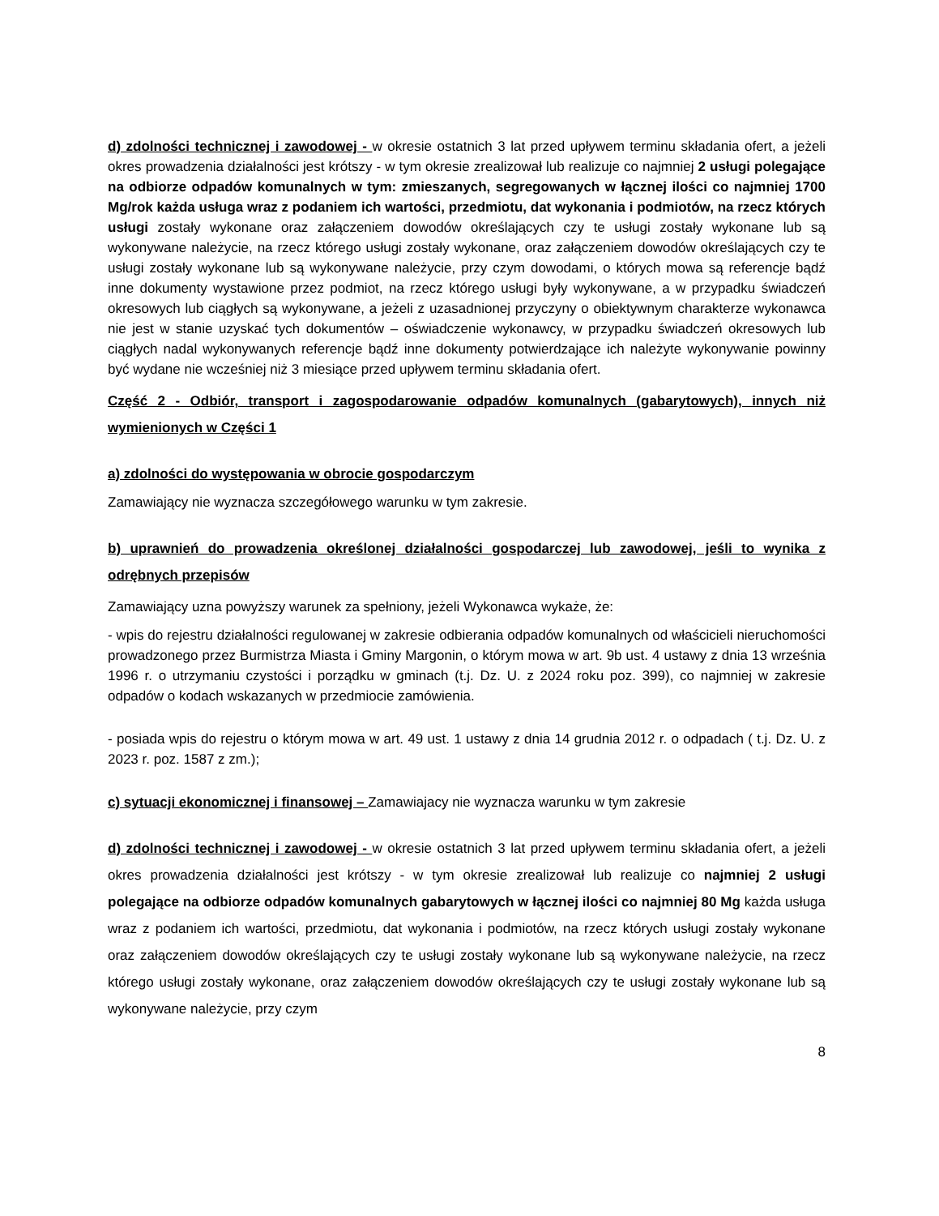d) zdolności technicznej i zawodowej - w okresie ostatnich 3 lat przed upływem terminu składania ofert, a jeżeli okres prowadzenia działalności jest krótszy - w tym okresie zrealizował lub realizuje co najmniej 2 usługi polegające na odbiorze odpadów komunalnych w tym: zmieszanych, segregowanych w łącznej ilości co najmniej 1700 Mg/rok każda usługa wraz z podaniem ich wartości, przedmiotu, dat wykonania i podmiotów, na rzecz których usługi zostały wykonane oraz załączeniem dowodów określających czy te usługi zostały wykonane lub są wykonywane należycie, na rzecz którego usługi zostały wykonane, oraz załączeniem dowodów określających czy te usługi zostały wykonane lub są wykonywane należycie, przy czym dowodami, o których mowa są referencje bądź inne dokumenty wystawione przez podmiot, na rzecz którego usługi były wykonywane, a w przypadku świadczeń okresowych lub ciągłych są wykonywane, a jeżeli z uzasadnionej przyczyny o obiektywnym charakterze wykonawca nie jest w stanie uzyskać tych dokumentów – oświadczenie wykonawcy, w przypadku świadczeń okresowych lub ciągłych nadal wykonywanych referencje bądź inne dokumenty potwierdzające ich należyte wykonywanie powinny być wydane nie wcześniej niż 3 miesiące przed upływem terminu składania ofert.
Część 2 - Odbiór, transport i zagospodarowanie odpadów komunalnych (gabarytowych), innych niż wymienionych w Części 1
a) zdolności do występowania w obrocie gospodarczym
Zamawiający nie wyznacza szczegółowego warunku w tym zakresie.
b) uprawnień do prowadzenia określonej działalności gospodarczej lub zawodowej, jeśli to wynika z odrębnych przepisów
Zamawiający uzna powyższy warunek za spełniony, jeżeli Wykonawca wykaże, że:
- wpis do rejestru działalności regulowanej w zakresie odbierania odpadów komunalnych od właścicieli nieruchomości prowadzonego przez Burmistrza Miasta i Gminy Margonin, o którym mowa w art. 9b ust. 4 ustawy z dnia 13 września 1996 r. o utrzymaniu czystości i porządku w gminach (t.j. Dz. U. z 2024 roku poz. 399), co najmniej w zakresie odpadów o kodach wskazanych w przedmiocie zamówienia.
- posiada wpis do rejestru o którym mowa w art. 49 ust. 1 ustawy z dnia 14 grudnia 2012 r. o odpadach ( t.j. Dz. U. z 2023 r. poz. 1587 z zm.);
c) sytuacji ekonomicznej i finansowej – Zamawiajacy nie wyznacza warunku w tym zakresie
d) zdolności technicznej i zawodowej - w okresie ostatnich 3 lat przed upływem terminu składania ofert, a jeżeli okres prowadzenia działalności jest krótszy - w tym okresie zrealizował lub realizuje co najmniej 2 usługi polegające na odbiorze odpadów komunalnych gabarytowych w łącznej ilości co najmniej 80 Mg każda usługa wraz z podaniem ich wartości, przedmiotu, dat wykonania i podmiotów, na rzecz których usługi zostały wykonane oraz załączeniem dowodów określających czy te usługi zostały wykonane lub są wykonywane należycie, na rzecz którego usługi zostały wykonane, oraz załączeniem dowodów określających czy te usługi zostały wykonane lub są wykonywane należycie, przy czym
8